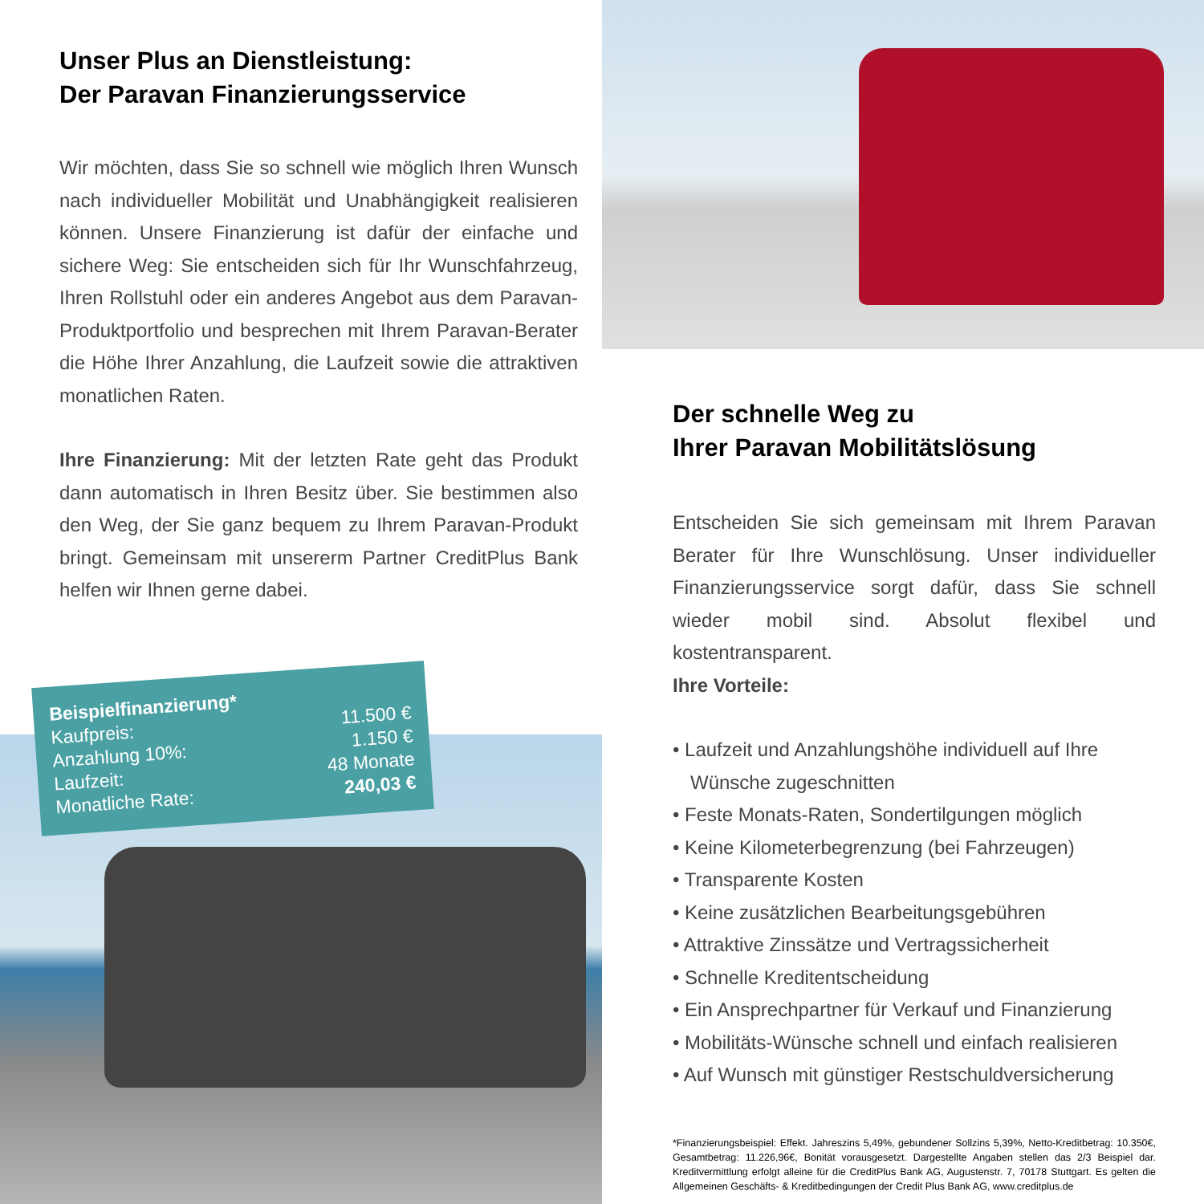Unser Plus an Dienstleistung:
Der Paravan Finanzierungsservice
Wir möchten, dass Sie so schnell wie möglich Ihren Wunsch nach individueller Mobilität und Unabhängigkeit realisieren können. Unsere Finanzierung ist dafür der einfache und sichere Weg: Sie entscheiden sich für Ihr Wunschfahrzeug, Ihren Rollstuhl oder ein anderes Angebot aus dem Paravan-Produktportfolio und besprechen mit Ihrem Paravan-Berater die Höhe Ihrer Anzahlung, die Laufzeit sowie die attraktiven monatlichen Raten.
Ihre Finanzierung: Mit der letzten Rate geht das Produkt dann automatisch in Ihren Besitz über. Sie bestimmen also den Weg, der Sie ganz bequem zu Ihrem Paravan-Produkt bringt. Gemeinsam mit unsererm Partner CreditPlus Bank helfen wir Ihnen gerne dabei.
Beispielfinanzierung*
Kaufpreis:
Anzahlung 10%:
Laufzeit:
Monatliche Rate:
11.500 €
1.150 €
48 Monate
240,03 €
Der schnelle Weg zu
Ihrer Paravan Mobilitätslösung
Entscheiden Sie sich gemeinsam mit Ihrem Paravan Berater für Ihre Wunschlösung. Unser individueller Finanzierungsservice sorgt dafür, dass Sie schnell wieder mobil sind. Absolut flexibel und kostentransparent.
Ihre Vorteile:
• Laufzeit und Anzahlungshöhe individuell auf Ihre Wünsche zugeschnitten
• Feste Monats-Raten, Sondertilgungen möglich
• Keine Kilometerbegrenzung (bei Fahrzeugen)
• Transparente Kosten
• Keine zusätzlichen Bearbeitungsgebühren
• Attraktive Zinssätze und Vertragssicherheit
• Schnelle Kreditentscheidung
• Ein Ansprechpartner für Verkauf und Finanzierung
• Mobilitäts-Wünsche schnell und einfach realisieren
• Auf Wunsch mit günstiger Restschuldversicherung
*Finanzierungsbeispiel: Effekt. Jahreszins 5,49%, gebundener Sollzins 5,39%, Netto-Kreditbetrag: 10.350€, Gesamtbetrag: 11.226,96€, Bonität vorausgesetzt. Dargestellte Angaben stellen das 2/3 Beispiel dar. Kreditvermittlung erfolgt alleine für die CreditPlus Bank AG, Augustenstr. 7, 70178 Stuttgart. Es gelten die Allgemeinen Geschäfts- & Kreditbedingungen der Credit Plus Bank AG, www.creditplus.de